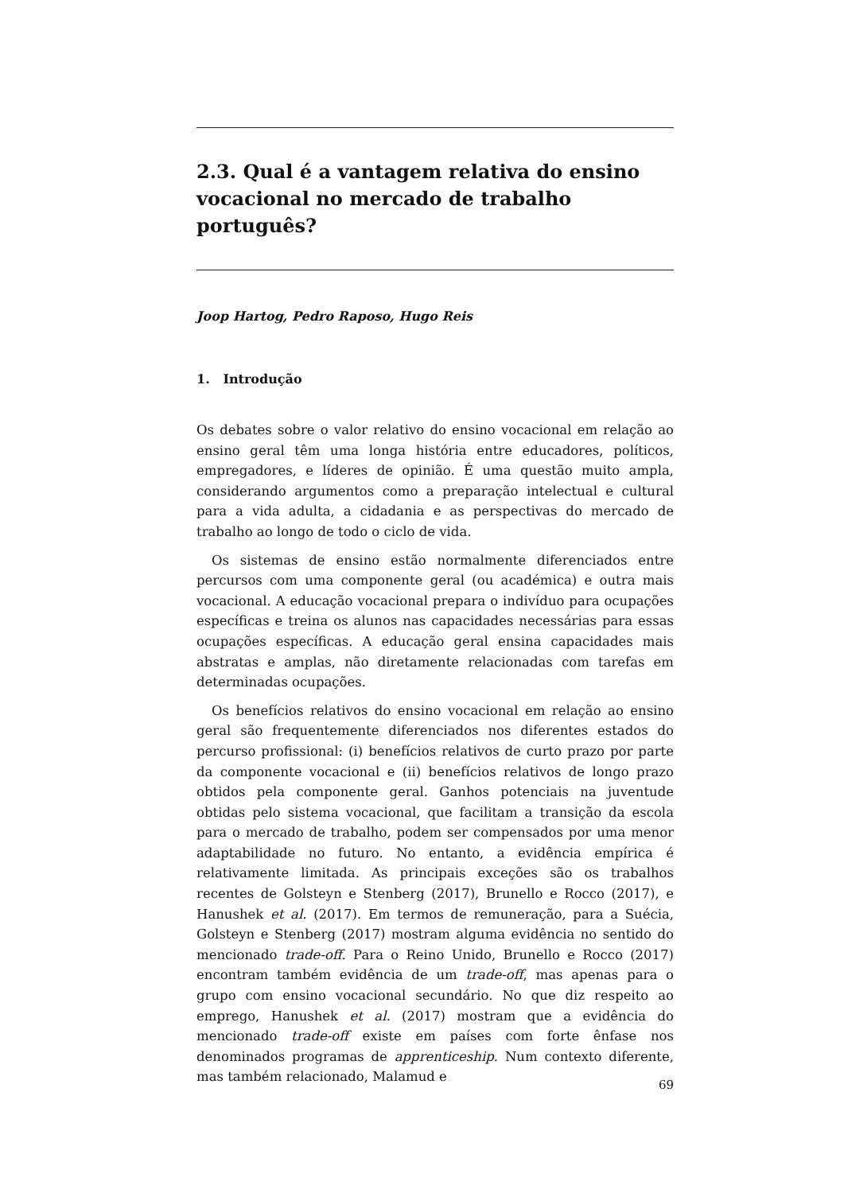2.3. Qual é a vantagem relativa do ensino vocacional no mercado de trabalho português?
Joop Hartog, Pedro Raposo, Hugo Reis
1. Introdução
Os debates sobre o valor relativo do ensino vocacional em relação ao ensino geral têm uma longa história entre educadores, políticos, empregadores, e líderes de opinião. É uma questão muito ampla, considerando argumentos como a preparação intelectual e cultural para a vida adulta, a cidadania e as perspectivas do mercado de trabalho ao longo de todo o ciclo de vida.
Os sistemas de ensino estão normalmente diferenciados entre percursos com uma componente geral (ou académica) e outra mais vocacional. A educação vocacional prepara o indivíduo para ocupações específicas e treina os alunos nas capacidades necessárias para essas ocupações específicas. A educação geral ensina capacidades mais abstratas e amplas, não diretamente relacionadas com tarefas em determinadas ocupações.
Os benefícios relativos do ensino vocacional em relação ao ensino geral são frequentemente diferenciados nos diferentes estados do percurso profissional: (i) benefícios relativos de curto prazo por parte da componente vocacional e (ii) benefícios relativos de longo prazo obtidos pela componente geral. Ganhos potenciais na juventude obtidas pelo sistema vocacional, que facilitam a transição da escola para o mercado de trabalho, podem ser compensados por uma menor adaptabilidade no futuro. No entanto, a evidência empírica é relativamente limitada. As principais exceções são os trabalhos recentes de Golsteyn e Stenberg (2017), Brunello e Rocco (2017), e Hanushek et al. (2017). Em termos de remuneração, para a Suécia, Golsteyn e Stenberg (2017) mostram alguma evidência no sentido do mencionado trade-off. Para o Reino Unido, Brunello e Rocco (2017) encontram também evidência de um trade-off, mas apenas para o grupo com ensino vocacional secundário. No que diz respeito ao emprego, Hanushek et al. (2017) mostram que a evidência do mencionado trade-off existe em países com forte ênfase nos denominados programas de apprenticeship. Num contexto diferente, mas também relacionado, Malamud e
69